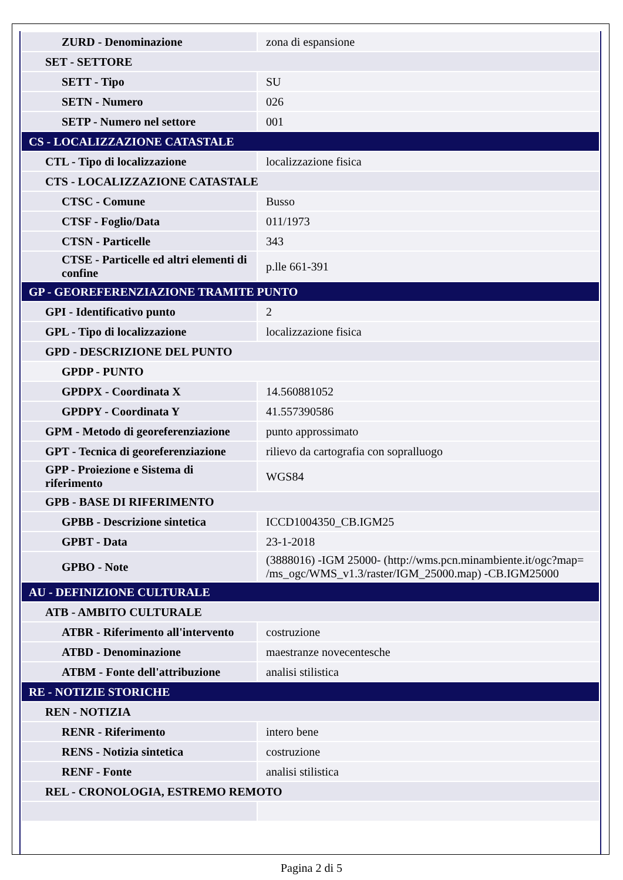| ZURD - Denominazione | zona di espansione |
| SET - SETTORE | |
| SETT - Tipo | SU |
| SETN - Numero | 026 |
| SETP - Numero nel settore | 001 |
| CS - LOCALIZZAZIONE CATASTALE | |
| CTL - Tipo di localizzazione | localizzazione fisica |
| CTS - LOCALIZZAZIONE CATASTALE | |
| CTSC - Comune | Busso |
| CTSF - Foglio/Data | 011/1973 |
| CTSN - Particelle | 343 |
| CTSE - Particelle ed altri elementi di confine | p.lle 661-391 |
| GP - GEOREFERENZIAZIONE TRAMITE PUNTO | |
| GPI - Identificativo punto | 2 |
| GPL - Tipo di localizzazione | localizzazione fisica |
| GPD - DESCRIZIONE DEL PUNTO | |
| GPDP - PUNTO | |
| GPDPX - Coordinata X | 14.560881052 |
| GPDPY - Coordinata Y | 41.557390586 |
| GPM - Metodo di georeferenziazione | punto approssimato |
| GPT - Tecnica di georeferenziazione | rilievo da cartografia con sopralluogo |
| GPP - Proiezione e Sistema di riferimento | WGS84 |
| GPB - BASE DI RIFERIMENTO | |
| GPBB - Descrizione sintetica | ICCD1004350_CB.IGM25 |
| GPBT - Data | 23-1-2018 |
| GPBO - Note | (3888016) -IGM 25000- (http://wms.pcn.minambiente.it/ogc?map= /ms_ogc/WMS_v1.3/raster/IGM_25000.map) -CB.IGM25000 |
| AU - DEFINIZIONE CULTURALE | |
| ATB - AMBITO CULTURALE | |
| ATBR - Riferimento all'intervento | costruzione |
| ATBD - Denominazione | maestranze novecentesche |
| ATBM - Fonte dell'attribuzione | analisi stilistica |
| RE - NOTIZIE STORICHE | |
| REN - NOTIZIA | |
| RENR - Riferimento | intero bene |
| RENS - Notizia sintetica | costruzione |
| RENF - Fonte | analisi stilistica |
| REL - CRONOLOGIA, ESTREMO REMOTO | |
Pagina 2 di 5